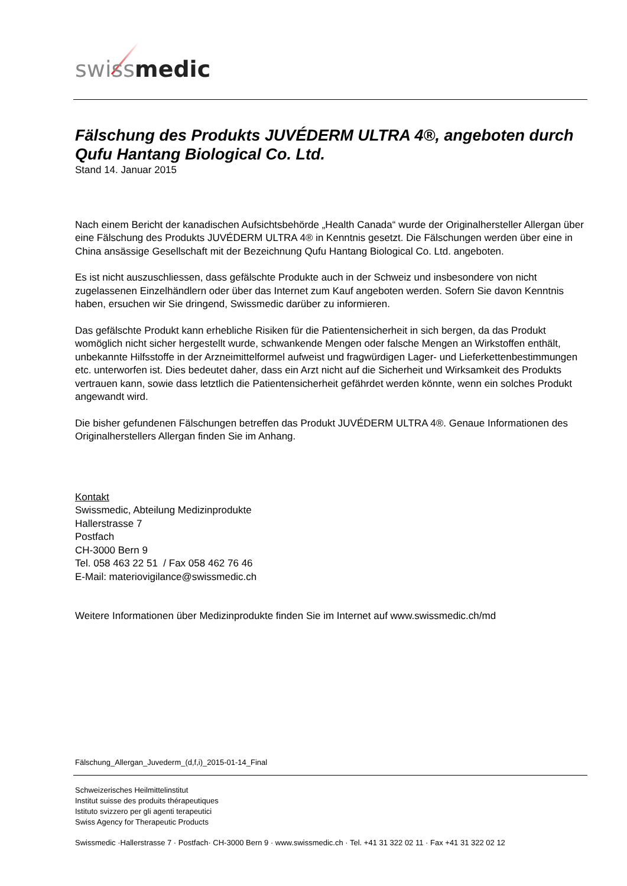swiss medic
Fälschung des Produkts JUVÉDERM ULTRA 4®, angeboten durch Qufu Hantang Biological Co. Ltd.
Stand 14. Januar 2015
Nach einem Bericht der kanadischen Aufsichtsbehörde „Health Canada“ wurde der Originalhersteller Allergan über eine Fälschung des Produkts JUVÉDERM ULTRA 4® in Kenntnis gesetzt. Die Fälschungen werden über eine in China ansässige Gesellschaft mit der Bezeichnung Qufu Hantang Biological Co. Ltd. angeboten.
Es ist nicht auszuschliessen, dass gefälschte Produkte auch in der Schweiz und insbesondere von nicht zugelassenen Einzelhändlern oder über das Internet zum Kauf angeboten werden. Sofern Sie davon Kenntnis haben, ersuchen wir Sie dringend, Swissmedic darüber zu informieren.
Das gefälschte Produkt kann erhebliche Risiken für die Patientensicherheit in sich bergen, da das Produkt womöglich nicht sicher hergestellt wurde, schwankende Mengen oder falsche Mengen an Wirkstoffen enthält, unbekannte Hilfsstoffe in der Arzneimittelformel aufweist und fragwürdigen Lager- und Lieferkettenbestimmungen etc. unterworfen ist. Dies bedeutet daher, dass ein Arzt nicht auf die Sicherheit und Wirksamkeit des Produkts vertrauen kann, sowie dass letztlich die Patientensicherheit gefährdet werden könnte, wenn ein solches Produkt angewandt wird.
Die bisher gefundenen Fälschungen betreffen das Produkt JUVÉDERM ULTRA 4®. Genaue Informationen des Originalherstellers Allergan finden Sie im Anhang.
Kontakt
Swissmedic, Abteilung Medizinprodukte
Hallerstrasse 7
Postfach
CH-3000 Bern 9
Tel. 058 463 22 51 / Fax 058 462 76 46
E-Mail: materiovigilance@swissmedic.ch
Weitere Informationen über Medizinprodukte finden Sie im Internet auf www.swissmedic.ch/md
Fälschung_Allergan_Juvederm_(d,f,i)_2015-01-14_Final
Schweizerisches Heilmittelinstitut
Institut suisse des produits thérapeutiques
Istituto svizzero per gli agenti terapeutici
Swiss Agency for Therapeutic Products
Swissmedic ·Hallerstrasse 7 · Postfach· CH-3000 Bern 9 · www.swissmedic.ch · Tel. +41 31 322 02 11 · Fax +41 31 322 02 12